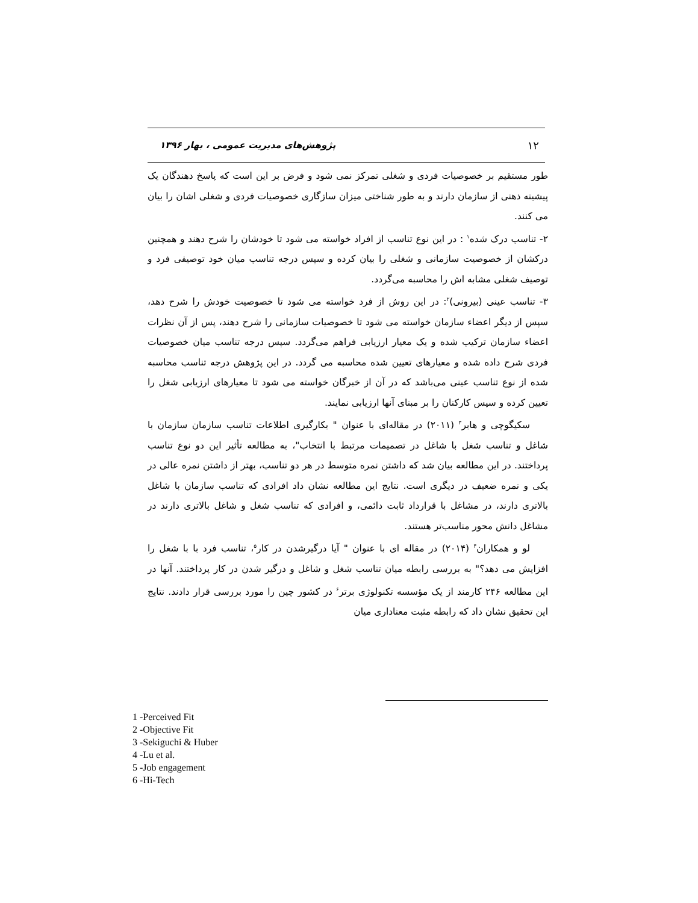۱۲ پژوهش‌های مدیریت عمومی ، بهار ۱۳۹۶
طور مستقیم بر خصوصیات فردی و شغلی تمرکز نمی شود و فرض بر این است که پاسخ دهندگان یک پیشینه ذهنی از سازمان دارند و به طور شناختی میزان سازگاری خصوصیات فردی و شغلی اشان را بیان می کنند.
۲- تناسب درک شده<sup>۱</sup> : در این نوع تناسب از افراد خواسته می شود تا خودشان را شرح دهند و همچنین درکشان از خصوصیت سازمانی و شغلی را بیان کرده و سپس درجه تناسب میان خود توصیفی فرد و توصیف شغلی مشابه اش را محاسبه می‌گردد.
۳- تناسب عینی (بیرونی)<sup>۲</sup>: در این روش از فرد خواسته می شود تا خصوصیت خودش را شرح دهد، سپس از دیگر اعضاء سازمان خواسته می شود تا خصوصیات سازمانی را شرح دهند، پس از آن نظرات اعضاء سازمان ترکیب شده و یک معیار ارزیابی فراهم می‌گردد. سپس درجه تناسب میان خصوصیات فردی شرح داده شده و معیارهای تعیین شده محاسبه می گردد. در این پژوهش درجه تناسب محاسبه شده از نوع تناسب عینی می‌باشد که در آن از خبرگان خواسته می شود تا معیارهای ارزیابی شغل را تعیین کرده و سپس کارکنان را بر مبنای آنها ارزیابی نمایند.
سکیگوچی و هابر<sup>۳</sup> (۲۰۱۱) در مقاله‌ای با عنوان " بکارگیری اطلاعات تناسب سازمان سازمان با شاغل و تناسب شغل با شاغل در تصمیمات مرتبط با انتخاب"، به مطالعه تأثیر این دو نوع تناسب پرداختند. در این مطالعه بیان شد که داشتن نمره متوسط در هر دو تناسب، بهتر از داشتن نمره عالی در یکی و نمره ضعیف در دیگری است. نتایج این مطالعه نشان داد افرادی که تناسب سازمان با شاغل بالاتری دارند، در مشاغل با قرارداد ثابت دائمی، و افرادی که تناسب شغل و شاغل بالاتری دارند در مشاغل دانش محور مناسب‌تر هستند.
لو و همکاران<sup>۴</sup> (۲۰۱۴) در مقاله ای با عنوان " آیا درگیرشدن در کار<sup>۵</sup>، تناسب فرد با با شغل را افزایش می دهد؟" به بررسی رابطه میان تناسب شغل و شاغل و درگیر شدن در کار پرداختند. آنها در این مطالعه ۲۴۶ کارمند از یک مؤسسه تکنولوژی برتر<sup>۶</sup> در کشور چین را مورد بررسی قرار دادند. نتایج این تحقیق نشان داد که رابطه مثبت معناداری میان
1 -Perceived Fit
2 -Objective Fit
3 -Sekiguchi & Huber
4 -Lu et al.
5 -Job engagement
6 -Hi-Tech